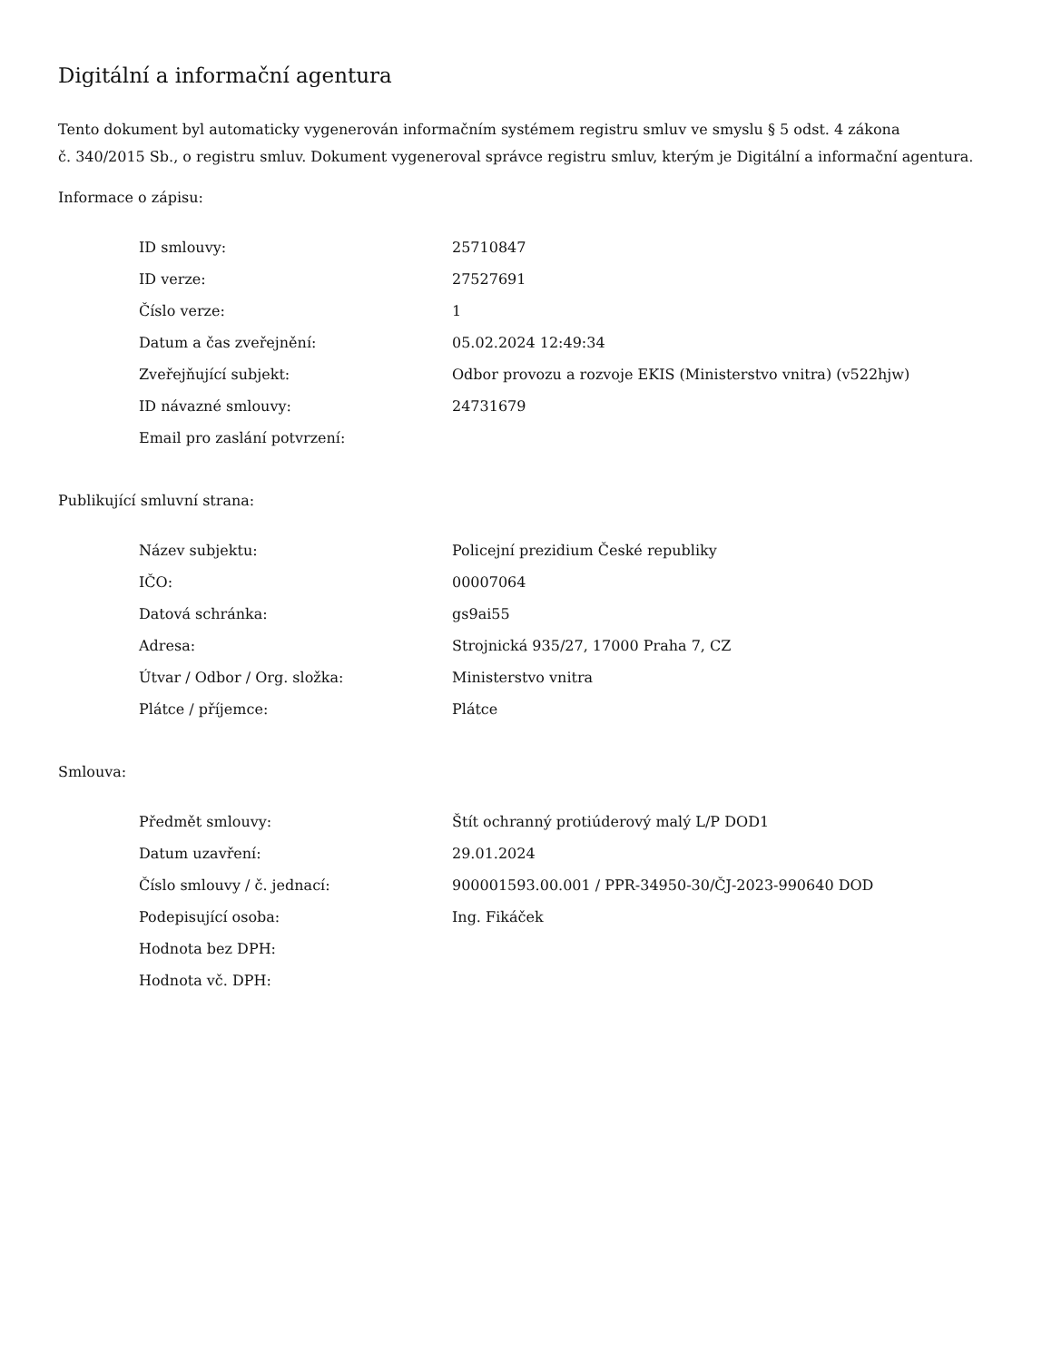Digitální a informační agentura
Tento dokument byl automaticky vygenerován informačním systémem registru smluv ve smyslu § 5 odst. 4 zákona
č. 340/2015 Sb., o registru smluv. Dokument vygeneroval správce registru smluv, kterým je Digitální a informační agentura.
Informace o zápisu:
| ID smlouvy: | 25710847 |
| ID verze: | 27527691 |
| Číslo verze: | 1 |
| Datum a čas zveřejnění: | 05.02.2024 12:49:34 |
| Zveřejňující subjekt: | Odbor provozu a rozvoje EKIS (Ministerstvo vnitra) (v522hjw) |
| ID návazné smlouvy: | 24731679 |
| Email pro zaslání potvrzení: | |
Publikující smluvní strana:
| Název subjektu: | Policejní prezidium České republiky |
| IČO: | 00007064 |
| Datová schránka: | gs9ai55 |
| Adresa: | Strojnická 935/27, 17000 Praha 7, CZ |
| Útvar / Odbor / Org. složka: | Ministerstvo vnitra |
| Plátce / příjemce: | Plátce |
Smlouva:
| Předmět smlouvy: | Štít ochranný protiúderový malý L/P DOD1 |
| Datum uzavření: | 29.01.2024 |
| Číslo smlouvy / č. jednací: | 900001593.00.001 / PPR-34950-30/ČJ-2023-990640 DOD |
| Podepisující osoba: | Ing. Fikáček |
| Hodnota bez DPH: | |
| Hodnota vč. DPH: | |